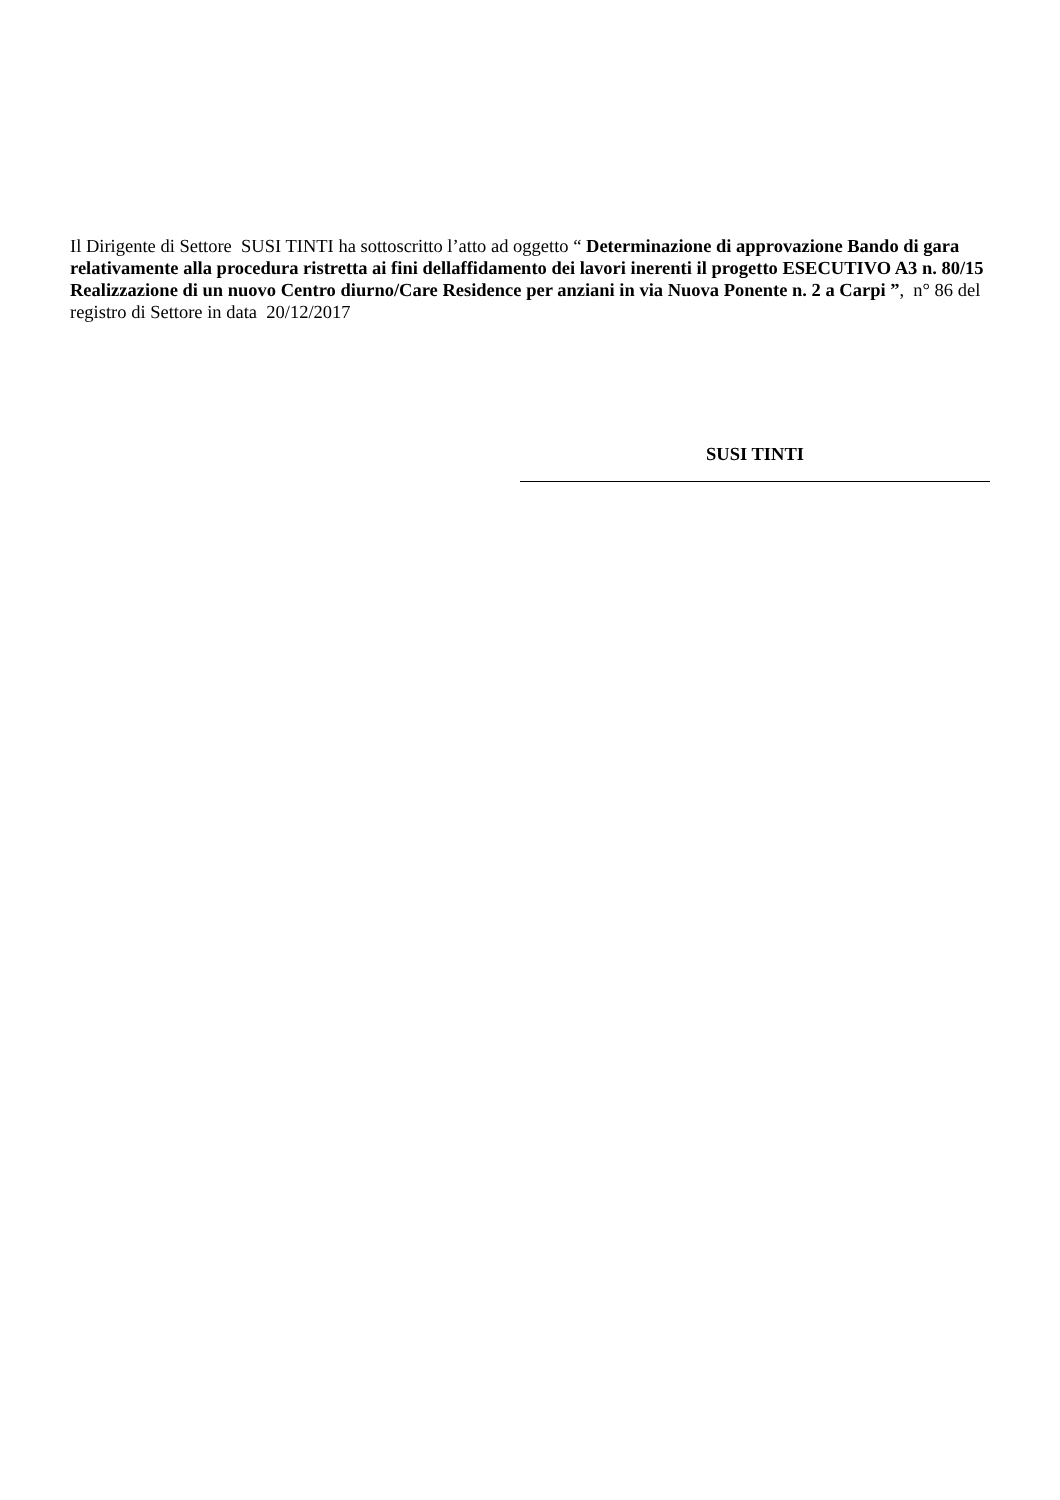Il Dirigente di Settore SUSI TINTI ha sottoscritto l’atto ad oggetto “ Determinazione di approvazione Bando di gara relativamente alla procedura ristretta ai fini dellaffidamento dei lavori inerenti il progetto ESECUTIVO A3 n. 80/15 Realizzazione di un nuovo Centro diurno/Care Residence per anziani in via Nuova Ponente n. 2 a Carpi ”, n° 86 del registro di Settore in data 20/12/2017
SUSI TINTI